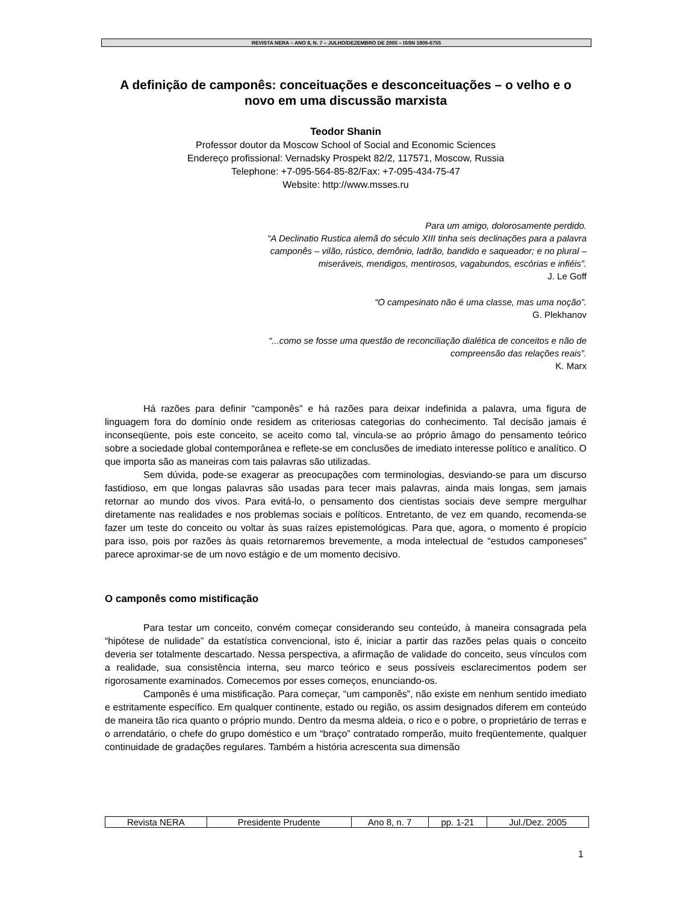REVISTA NERA – ANO 8, N. 7 – JULHO/DEZEMBRO DE 2005 – ISSN 1806-6755
A definição de camponês: conceituações e desconceituações – o velho e o novo em uma discussão marxista
Teodor Shanin
Professor doutor da Moscow School of Social and Economic Sciences
Endereço profissional: Vernadsky Prospekt 82/2, 117571, Moscow, Russia
Telephone: +7-095-564-85-82/Fax: +7-095-434-75-47
Website: http://www.msses.ru
Para um amigo, dolorosamente perdido.
“A Declinatio Rustica alemã do século XIII tinha seis declinações para a palavra camponês – vilão, rústico, demônio, ladrão, bandido e saqueador; e no plural – miseráveis, mendigos, mentirosos, vagabundos, escórias e infiéis”.
J. Le Goff
“O campesinato não é uma classe, mas uma noção”.
G. Plekhanov
“...como se fosse uma questão de reconciliação dialética de conceitos e não de compreensão das relações reais”.
K. Marx
Há razões para definir “camponês” e há razões para deixar indefinida a palavra, uma figura de linguagem fora do domínio onde residem as criteriosas categorias do conhecimento. Tal decisão jamais é inconseqüente, pois este conceito, se aceito como tal, vincula-se ao próprio âmago do pensamento teórico sobre a sociedade global contemporânea e reflete-se em conclusões de imediato interesse político e analítico. O que importa são as maneiras com tais palavras são utilizadas.
Sem dúvida, pode-se exagerar as preocupações com terminologias, desviando-se para um discurso fastidioso, em que longas palavras são usadas para tecer mais palavras, ainda mais longas, sem jamais retornar ao mundo dos vivos. Para evitá-lo, o pensamento dos cientistas sociais deve sempre mergulhar diretamente nas realidades e nos problemas sociais e políticos. Entretanto, de vez em quando, recomenda-se fazer um teste do conceito ou voltar às suas raízes epistemológicas. Para que, agora, o momento é propício para isso, pois por razões às quais retornaremos brevemente, a moda intelectual de “estudos camponeses” parece aproximar-se de um novo estágio e de um momento decisivo.
O camponês como mistificação
Para testar um conceito, convém começar considerando seu conteúdo, à maneira consagrada pela “hipótese de nulidade” da estatística convencional, isto é, iniciar a partir das razões pelas quais o conceito deveria ser totalmente descartado. Nessa perspectiva, a afirmação de validade do conceito, seus vínculos com a realidade, sua consistência interna, seu marco teórico e seus possíveis esclarecimentos podem ser rigorosamente examinados. Comecemos por esses começos, enunciando-os.
Camponês é uma mistificação. Para começar, “um camponês”, não existe em nenhum sentido imediato e estritamente específico. Em qualquer continente, estado ou região, os assim designados diferem em conteúdo de maneira tão rica quanto o próprio mundo. Dentro da mesma aldeia, o rico e o pobre, o proprietário de terras e o arrendatário, o chefe do grupo doméstico e um “braço” contratado romperão, muito freqüentemente, qualquer continuidade de gradações regulares. Também a história acrescenta sua dimensão
| Revista NERA | Presidente Prudente | Ano 8, n. 7 | pp. 1-21 | Jul./Dez. 2005 |
1